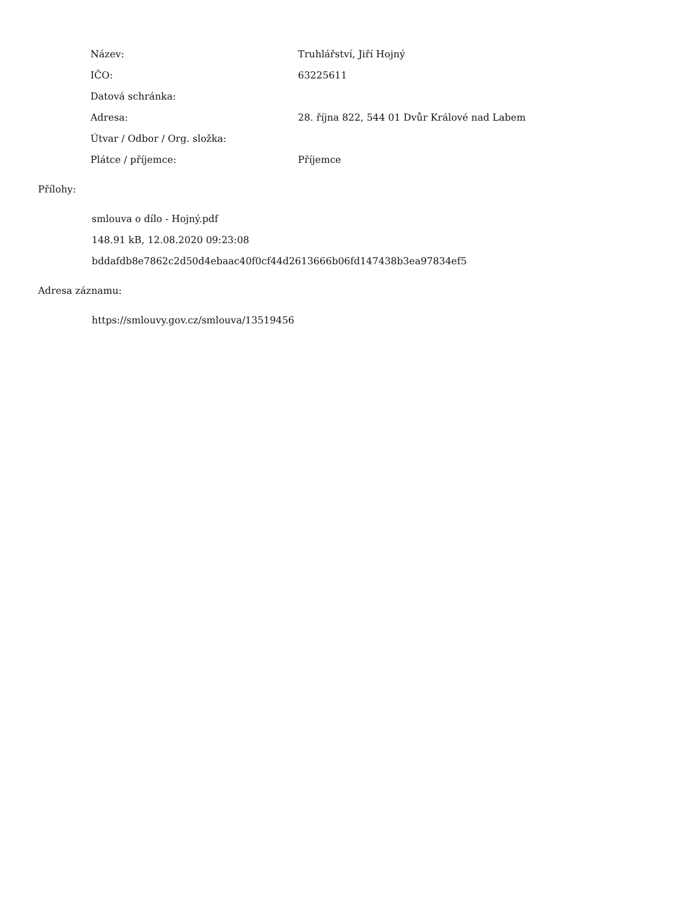| Název: | Truhlářství, Jiří Hojný |
| IČO: | 63225611 |
| Datová schránka: | |
| Adresa: | 28. října 822, 544 01 Dvůr Králové nad Labem |
| Útvar / Odbor / Org. složka: | |
| Plátce / příjemce: | Příjemce |
Přílohy:
smlouva o dílo - Hojný.pdf
148.91 kB, 12.08.2020 09:23:08
bddafdb8e7862c2d50d4ebaac40f0cf44d2613666b06fd147438b3ea97834ef5
Adresa záznamu:
https://smlouvy.gov.cz/smlouva/13519456